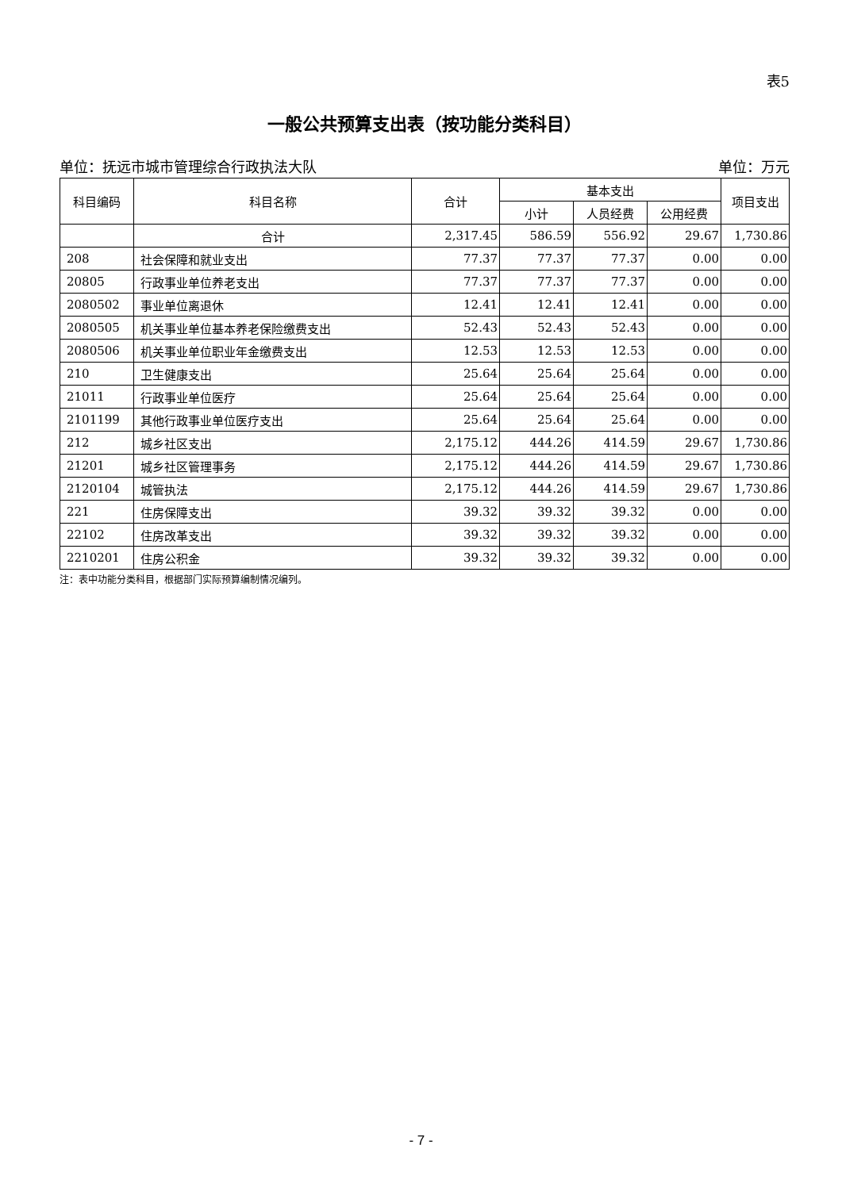表5
一般公共预算支出表（按功能分类科目）
单位：抚远市城市管理综合行政执法大队 单位：万元
| 科目编码 | 科目名称 | 合计 | 基本支出 | | | 项目支出 |
| --- | --- | --- | --- | --- | --- | --- |
| | | | 小计 | 人员经费 | 公用经费 | |
| | 合计 | 2,317.45 | 586.59 | 556.92 | 29.67 | 1,730.86 |
| 208 | 社会保障和就业支出 | 77.37 | 77.37 | 77.37 | 0.00 | 0.00 |
| 20805 | 行政事业单位养老支出 | 77.37 | 77.37 | 77.37 | 0.00 | 0.00 |
| 2080502 | 事业单位离退休 | 12.41 | 12.41 | 12.41 | 0.00 | 0.00 |
| 2080505 | 机关事业单位基本养老保险缴费支出 | 52.43 | 52.43 | 52.43 | 0.00 | 0.00 |
| 2080506 | 机关事业单位职业年金缴费支出 | 12.53 | 12.53 | 12.53 | 0.00 | 0.00 |
| 210 | 卫生健康支出 | 25.64 | 25.64 | 25.64 | 0.00 | 0.00 |
| 21011 | 行政事业单位医疗 | 25.64 | 25.64 | 25.64 | 0.00 | 0.00 |
| 2101199 | 其他行政事业单位医疗支出 | 25.64 | 25.64 | 25.64 | 0.00 | 0.00 |
| 212 | 城乡社区支出 | 2,175.12 | 444.26 | 414.59 | 29.67 | 1,730.86 |
| 21201 | 城乡社区管理事务 | 2,175.12 | 444.26 | 414.59 | 29.67 | 1,730.86 |
| 2120104 | 城管执法 | 2,175.12 | 444.26 | 414.59 | 29.67 | 1,730.86 |
| 221 | 住房保障支出 | 39.32 | 39.32 | 39.32 | 0.00 | 0.00 |
| 22102 | 住房改革支出 | 39.32 | 39.32 | 39.32 | 0.00 | 0.00 |
| 2210201 | 住房公积金 | 39.32 | 39.32 | 39.32 | 0.00 | 0.00 |
注：表中功能分类科目，根据部门实际预算编制情况编列。
- 7 -